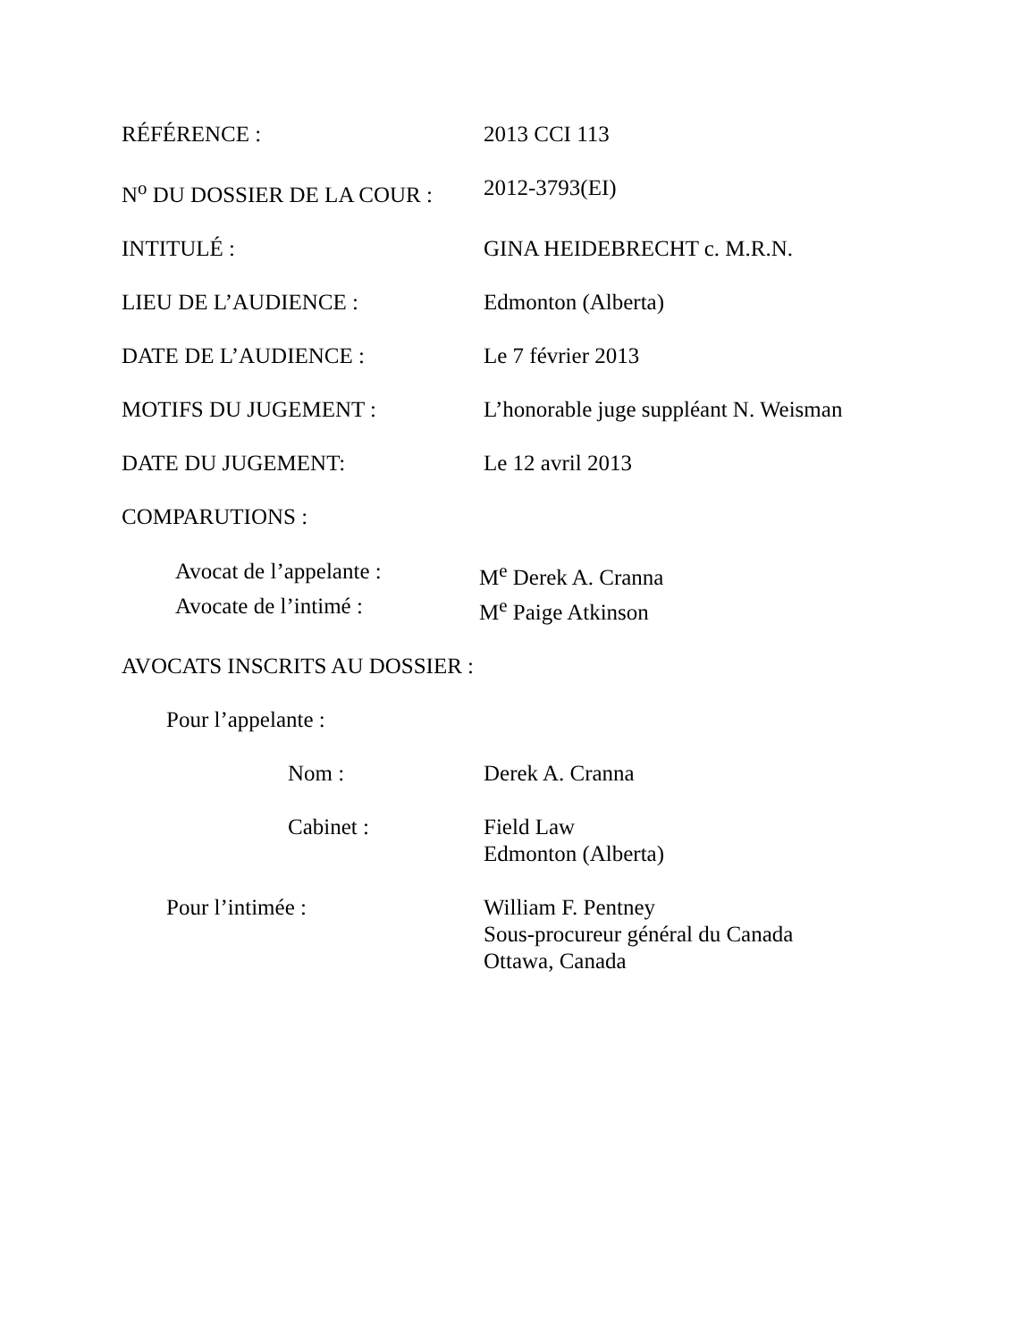RÉFÉRENCE : 2013 CCI 113
N<sup>o</sup> DU DOSSIER DE LA COUR : 2012-3793(EI)
INTITULÉ : GINA HEIDEBRECHT c. M.R.N.
LIEU DE L’AUDIENCE : Edmonton (Alberta)
DATE DE L’AUDIENCE : Le 7 février 2013
MOTIFS DU JUGEMENT : L’honorable juge suppléant N. Weisman
DATE DU JUGEMENT: Le 12 avril 2013
COMPARUTIONS :
Avocat de l’appelante :
M<sup>e</sup> Derek A. Cranna
Avocate de l’intimé : M<sup>e</sup> Paige Atkinson
AVOCATS INSCRITS AU DOSSIER :
Pour l’appelante :
Nom : Derek A. Cranna
Cabinet : Field Law
Edmonton (Alberta)
Pour l’intimée : William F. Pentney
Sous-procureur général du Canada
Ottawa, Canada